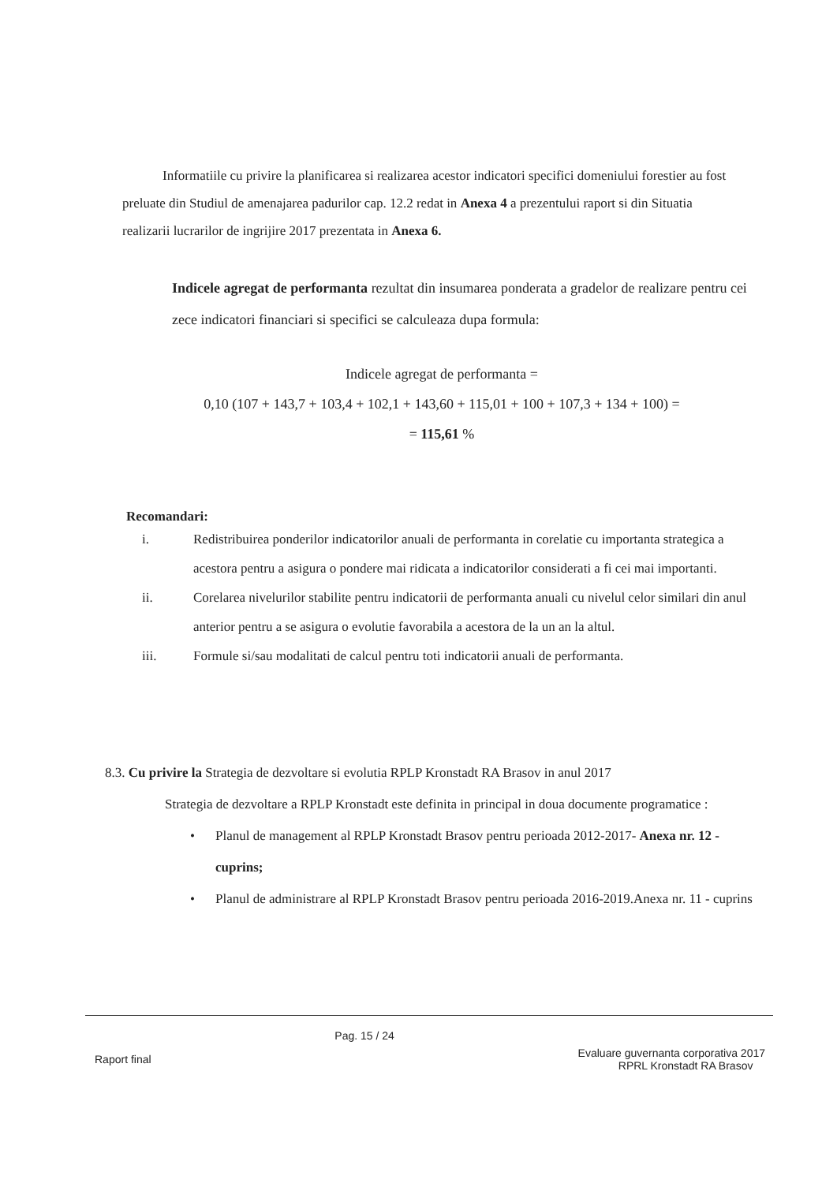Informatiile cu privire la planificarea si realizarea acestor indicatori specifici domeniului forestier au fost preluate din Studiul de amenajarea padurilor cap. 12.2 redat in Anexa 4 a prezentului raport si din Situatia realizarii lucrarilor de ingrijire 2017 prezentata in Anexa 6.
Indicele agregat de performanta rezultat din insumarea ponderata a gradelor de realizare pentru cei zece indicatori financiari si specifici se calculeaza dupa formula:
Indicele agregat de performanta =
0,10 (107 + 143,7 + 103,4 + 102,1 + 143,60 + 115,01 + 100 + 107,3 + 134 + 100) =
= 115,61 %
Recomandari:
i. Redistribuirea ponderilor indicatorilor anuali de performanta in corelatie cu importanta strategica a acestora pentru a asigura o pondere mai ridicata a indicatorilor considerati a fi cei mai importanti.
ii. Corelarea nivelurilor stabilite pentru indicatorii de performanta anuali cu nivelul celor similari din anul anterior pentru a se asigura o evolutie favorabila a acestora de la un an la altul.
iii. Formule si/sau modalitati de calcul pentru toti indicatorii anuali de performanta.
8.3. Cu privire la Strategia de dezvoltare si evolutia RPLP Kronstadt RA Brasov in anul 2017
Strategia de dezvoltare a RPLP Kronstadt este definita in principal in doua documente programatice :
• Planul de management al RPLP Kronstadt Brasov pentru perioada 2012-2017- Anexa nr. 12 - cuprins;
• Planul de administrare al RPLP Kronstadt Brasov pentru perioada 2016-2019.Anexa nr. 11 - cuprins
Raport final
Pag. 15 / 24
Evaluare guvernanta corporativa 2017
RPRL Kronstadt RA Brasov